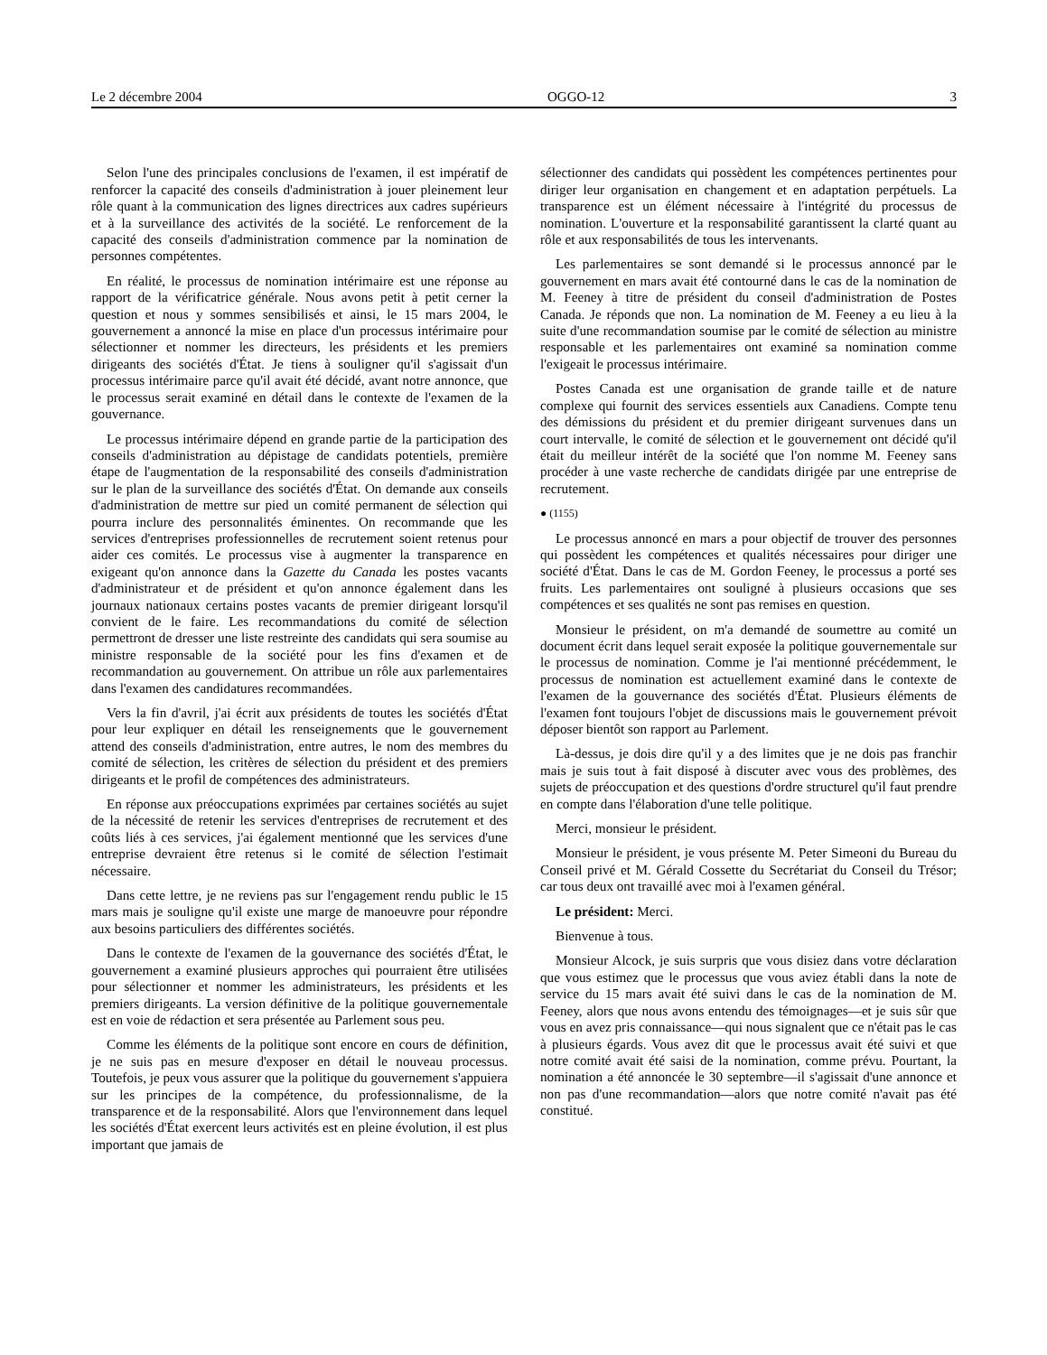Le 2 décembre 2004 OGGO-12 3
Selon l'une des principales conclusions de l'examen, il est impératif de renforcer la capacité des conseils d'administration à jouer pleinement leur rôle quant à la communication des lignes directrices aux cadres supérieurs et à la surveillance des activités de la société. Le renforcement de la capacité des conseils d'administration commence par la nomination de personnes compétentes.
En réalité, le processus de nomination intérimaire est une réponse au rapport de la vérificatrice générale. Nous avons petit à petit cerner la question et nous y sommes sensibilisés et ainsi, le 15 mars 2004, le gouvernement a annoncé la mise en place d'un processus intérimaire pour sélectionner et nommer les directeurs, les présidents et les premiers dirigeants des sociétés d'État. Je tiens à souligner qu'il s'agissait d'un processus intérimaire parce qu'il avait été décidé, avant notre annonce, que le processus serait examiné en détail dans le contexte de l'examen de la gouvernance.
Le processus intérimaire dépend en grande partie de la participation des conseils d'administration au dépistage de candidats potentiels, première étape de l'augmentation de la responsabilité des conseils d'administration sur le plan de la surveillance des sociétés d'État. On demande aux conseils d'administration de mettre sur pied un comité permanent de sélection qui pourra inclure des personnalités éminentes. On recommande que les services d'entreprises professionnelles de recrutement soient retenus pour aider ces comités. Le processus vise à augmenter la transparence en exigeant qu'on annonce dans la Gazette du Canada les postes vacants d'administrateur et de président et qu'on annonce également dans les journaux nationaux certains postes vacants de premier dirigeant lorsqu'il convient de le faire. Les recommandations du comité de sélection permettront de dresser une liste restreinte des candidats qui sera soumise au ministre responsable de la société pour les fins d'examen et de recommandation au gouvernement. On attribue un rôle aux parlementaires dans l'examen des candidatures recommandées.
Vers la fin d'avril, j'ai écrit aux présidents de toutes les sociétés d'État pour leur expliquer en détail les renseignements que le gouvernement attend des conseils d'administration, entre autres, le nom des membres du comité de sélection, les critères de sélection du président et des premiers dirigeants et le profil de compétences des administrateurs.
En réponse aux préoccupations exprimées par certaines sociétés au sujet de la nécessité de retenir les services d'entreprises de recrutement et des coûts liés à ces services, j'ai également mentionné que les services d'une entreprise devraient être retenus si le comité de sélection l'estimait nécessaire.
Dans cette lettre, je ne reviens pas sur l'engagement rendu public le 15 mars mais je souligne qu'il existe une marge de manoeuvre pour répondre aux besoins particuliers des différentes sociétés.
Dans le contexte de l'examen de la gouvernance des sociétés d'État, le gouvernement a examiné plusieurs approches qui pourraient être utilisées pour sélectionner et nommer les administrateurs, les présidents et les premiers dirigeants. La version définitive de la politique gouvernementale est en voie de rédaction et sera présentée au Parlement sous peu.
Comme les éléments de la politique sont encore en cours de définition, je ne suis pas en mesure d'exposer en détail le nouveau processus. Toutefois, je peux vous assurer que la politique du gouvernement s'appuiera sur les principes de la compétence, du professionnalisme, de la transparence et de la responsabilité. Alors que l'environnement dans lequel les sociétés d'État exercent leurs activités est en pleine évolution, il est plus important que jamais de
sélectionner des candidats qui possèdent les compétences pertinentes pour diriger leur organisation en changement et en adaptation perpétuels. La transparence est un élément nécessaire à l'intégrité du processus de nomination. L'ouverture et la responsabilité garantissent la clarté quant au rôle et aux responsabilités de tous les intervenants.
Les parlementaires se sont demandé si le processus annoncé par le gouvernement en mars avait été contourné dans le cas de la nomination de M. Feeney à titre de président du conseil d'administration de Postes Canada. Je réponds que non. La nomination de M. Feeney a eu lieu à la suite d'une recommandation soumise par le comité de sélection au ministre responsable et les parlementaires ont examiné sa nomination comme l'exigeait le processus intérimaire.
Postes Canada est une organisation de grande taille et de nature complexe qui fournit des services essentiels aux Canadiens. Compte tenu des démissions du président et du premier dirigeant survenues dans un court intervalle, le comité de sélection et le gouvernement ont décidé qu'il était du meilleur intérêt de la société que l'on nomme M. Feeney sans procéder à une vaste recherche de candidats dirigée par une entreprise de recrutement.
● (1155)
Le processus annoncé en mars a pour objectif de trouver des personnes qui possèdent les compétences et qualités nécessaires pour diriger une société d'État. Dans le cas de M. Gordon Feeney, le processus a porté ses fruits. Les parlementaires ont souligné à plusieurs occasions que ses compétences et ses qualités ne sont pas remises en question.
Monsieur le président, on m'a demandé de soumettre au comité un document écrit dans lequel serait exposée la politique gouvernementale sur le processus de nomination. Comme je l'ai mentionné précédemment, le processus de nomination est actuellement examiné dans le contexte de l'examen de la gouvernance des sociétés d'État. Plusieurs éléments de l'examen font toujours l'objet de discussions mais le gouvernement prévoit déposer bientôt son rapport au Parlement.
Là-dessus, je dois dire qu'il y a des limites que je ne dois pas franchir mais je suis tout à fait disposé à discuter avec vous des problèmes, des sujets de préoccupation et des questions d'ordre structurel qu'il faut prendre en compte dans l'élaboration d'une telle politique.
Merci, monsieur le président.
Monsieur le président, je vous présente M. Peter Simeoni du Bureau du Conseil privé et M. Gérald Cossette du Secrétariat du Conseil du Trésor; car tous deux ont travaillé avec moi à l'examen général.
Le président: Merci.
Bienvenue à tous.
Monsieur Alcock, je suis surpris que vous disiez dans votre déclaration que vous estimez que le processus que vous aviez établi dans la note de service du 15 mars avait été suivi dans le cas de la nomination de M. Feeney, alors que nous avons entendu des témoignages—et je suis sûr que vous en avez pris connaissance—qui nous signalent que ce n'était pas le cas à plusieurs égards. Vous avez dit que le processus avait été suivi et que notre comité avait été saisi de la nomination, comme prévu. Pourtant, la nomination a été annoncée le 30 septembre—il s'agissait d'une annonce et non pas d'une recommandation—alors que notre comité n'avait pas été constitué.